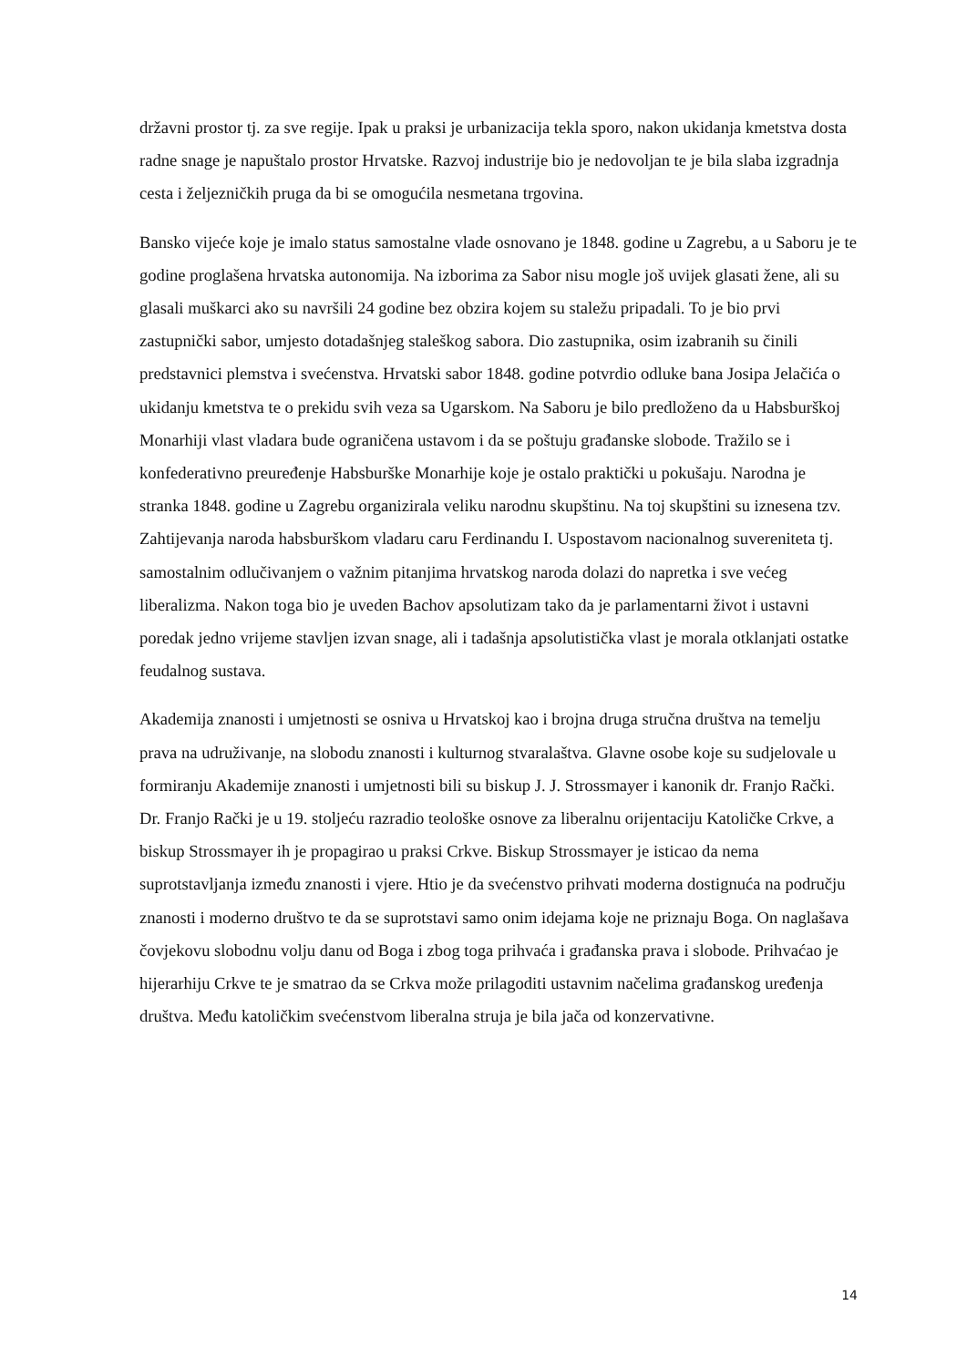državni prostor tj. za sve regije. Ipak u praksi je urbanizacija tekla sporo, nakon ukidanja kmetstva dosta radne snage je napuštalo prostor Hrvatske. Razvoj industrije bio je nedovoljan te je bila slaba izgradnja cesta i željezničkih pruga da bi se omogućila nesmetana trgovina.
Bansko vijeće koje je imalo status samostalne vlade osnovano je 1848. godine u Zagrebu, a u Saboru je te godine proglašena hrvatska autonomija. Na izborima za Sabor nisu mogle još uvijek glasati žene, ali su glasali muškarci ako su navršili 24 godine bez obzira kojem su staležu pripadali. To je bio prvi zastupnički sabor, umjesto dotadašnjeg staleškog sabora. Dio zastupnika, osim izabranih su činili predstavnici plemstva i svećenstva. Hrvatski sabor 1848. godine potvrdio odluke bana Josipa Jelačića o ukidanju kmetstva te o prekidu svih veza sa Ugarskom. Na Saboru je bilo predloženo da u Habsburškoj Monarhiji vlast vladara bude ograničena ustavom i da se poštuju građanske slobode. Tražilo se i konfederativno preuređenje Habsburške Monarhije koje je ostalo praktički u pokušaju. Narodna je stranka 1848. godine u Zagrebu organizirala veliku narodnu skupštinu. Na toj skupštini su iznesena tzv. Zahtijevanja naroda habsburškom vladaru caru Ferdinandu I. Uspostavom nacionalnog suvereniteta tj. samostalnim odlučivanjem o važnim pitanjima hrvatskog naroda dolazi do napretka i sve većeg liberalizma. Nakon toga bio je uveden Bachov apsolutizam tako da je parlamentarni život i ustavni poredak jedno vrijeme stavljen izvan snage, ali i tadašnja apsolutistička vlast je morala otklanjati ostatke feudalnog sustava.
Akademija znanosti i umjetnosti se osniva u Hrvatskoj kao i brojna druga stručna društva na temelju prava na udruživanje, na slobodu znanosti i kulturnog stvaralaštva. Glavne osobe koje su sudjelovale u formiranju Akademije znanosti i umjetnosti bili su biskup J. J. Strossmayer i kanonik dr. Franjo Rački. Dr. Franjo Rački je u 19. stoljeću razradio teološke osnove za liberalnu orijentaciju Katoličke Crkve, a biskup Strossmayer ih je propagirao u praksi Crkve. Biskup Strossmayer je isticao da nema suprotstavljanja između znanosti i vjere. Htio je da svećenstvo prihvati moderna dostignuća na području znanosti i moderno društvo te da se suprotstavi samo onim idejama koje ne priznaju Boga. On naglašava čovjekovu slobodnu volju danu od Boga i zbog toga prihvaća i građanska prava i slobode. Prihvaćao je hijerarhiju Crkve te je smatrao da se Crkva može prilagoditi ustavnim načelima građanskog uređenja društva. Među katoličkim svećenstvom liberalna struja je bila jača od konzervativne.
14